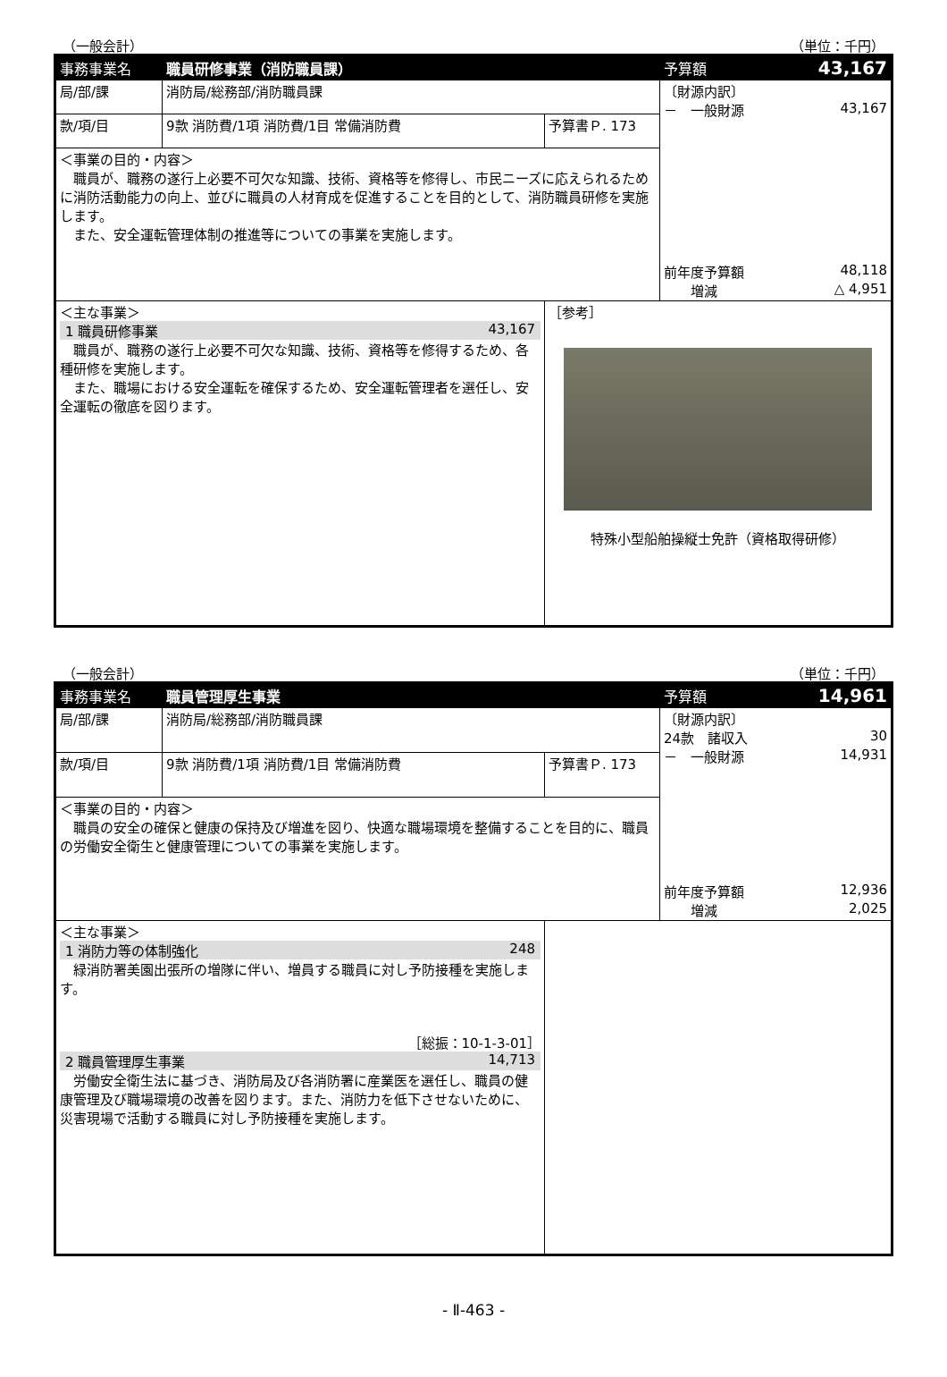（一般会計） （単位：千円）
| 事務事業名 | 職員研修事業（消防職員課） | | 予算額 43,167 |
| 局/部/課 | 消防局/総務部/消防職員課 | | 〔財源内訳〕 － 一般財源 43,167 前年度予算額 48,118 増減 △ 4,951 |
| 款/項/目 | 9款 消防費/1項 消防費/1目 常備消防費 | 予算書Ｐ. 173 | |
| ＜事業の目的・内容＞ 職員が、職務の遂行上必要不可欠な知識、技術、資格等を修得し、市民ニーズに応えられるために消防活動能力の向上、並びに職員の人材育成を促進することを目的として、消防職員研修を実施します。 また、安全運転管理体制の推進等についての事業を実施します。 | | | |
| ＜主な事業＞ 1 職員研修事業 43,167 職員が、職務の遂行上必要不可欠な知識、技術、資格等を修得するため、各種研修を実施します。 また、職場における安全運転を確保するため、安全運転管理者を選任し、安全運転の徹底を図ります。 | | ［参考］ 特殊小型船舶操縦士免許（資格取得研修） | |
（一般会計） （単位：千円）
| 事務事業名 | 職員管理厚生事業 | | 予算額 14,961 |
| 局/部/課 | 消防局/総務部/消防職員課 | | 〔財源内訳〕 24款 諸収入 30 － 一般財源 14,931 前年度予算額 12,936 増減 2,025 |
| 款/項/目 | 9款 消防費/1項 消防費/1目 常備消防費 | 予算書Ｐ. 173 | |
| ＜事業の目的・内容＞ 職員の安全の確保と健康の保持及び増進を図り、快適な職場環境を整備することを目的に、職員の労働安全衛生と健康管理についての事業を実施します。 | | | |
| ＜主な事業＞ 1 消防力等の体制強化 248 緑消防署美園出張所の増隊に伴い、増員する職員に対し予防接種を実施します。 ［総振：10-1-3-01］ 2 職員管理厚生事業 14,713 労働安全衛生法に基づき、消防局及び各消防署に産業医を選任し、職員の健康管理及び職場環境の改善を図ります。また、消防力を低下させないために、災害現場で活動する職員に対し予防接種を実施します。 | | | |
- Ⅱ-463 -